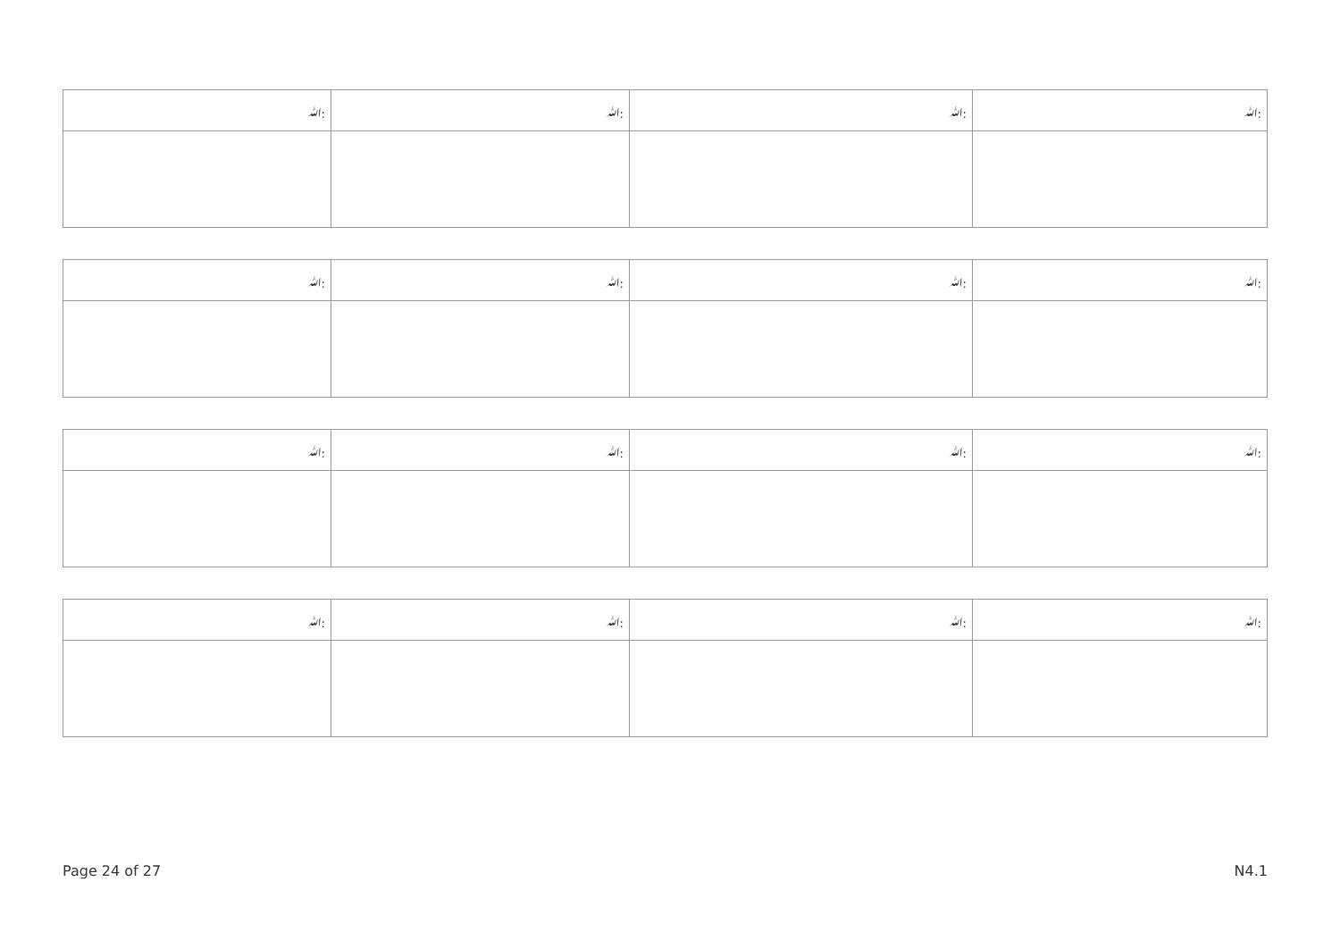| ﷲ: | ﷲ: | ﷲ: | ﷲ: |
| ﷲ: | ﷲ: | ﷲ: | ﷲ: |
| ﷲ: | ﷲ: | ﷲ: | ﷲ: |
| ﷲ: | ﷲ: | ﷲ: | ﷲ: |
Page 24 of 27 N4.1